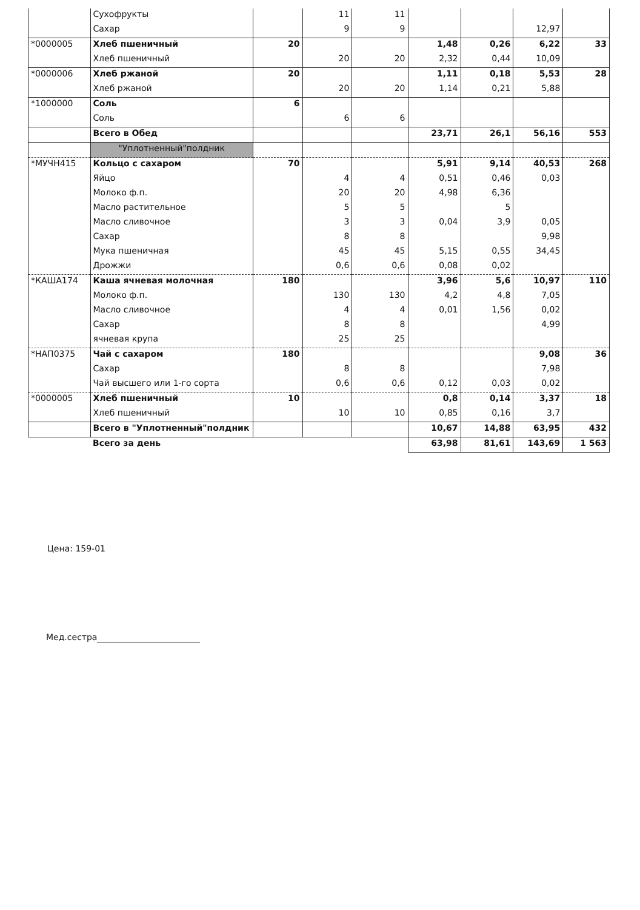| | Сухофрукты | | 11 | 11 | | | | |
| | Сахар | | 9 | 9 | | | 12,97 | |
| *0000005 | Хлеб пшеничный | 20 | | | 1,48 | 0,26 | 6,22 | 33 |
| | Хлеб пшеничный | | 20 | 20 | 2,32 | 0,44 | 10,09 | |
| *0000006 | Хлеб ржаной | 20 | | | 1,11 | 0,18 | 5,53 | 28 |
| | Хлеб ржаной | | 20 | 20 | 1,14 | 0,21 | 5,88 | |
| *1000000 | Соль | 6 | | | | | | |
| | Соль | | 6 | 6 | | | | |
| | Всего в Обед | | | | 23,71 | 26,1 | 56,16 | 553 |
| | "Уплотненный"полдник | | | | | | | |
| *МУЧН415 | Кольцо с сахаром | 70 | | | 5,91 | 9,14 | 40,53 | 268 |
| | Яйцо | | 4 | 4 | 0,51 | 0,46 | 0,03 | |
| | Молоко ф.п. | | 20 | 20 | 4,98 | 6,36 | | |
| | Масло растительное | | 5 | 5 | | 5 | | |
| | Масло сливочное | | 3 | 3 | 0,04 | 3,9 | 0,05 | |
| | Сахар | | 8 | 8 | | | 9,98 | |
| | Мука пшеничная | | 45 | 45 | 5,15 | 0,55 | 34,45 | |
| | Дрожжи | | 0,6 | 0,6 | 0,08 | 0,02 | | |
| *КАША174 | Каша ячневая молочная | 180 | | | 3,96 | 5,6 | 10,97 | 110 |
| | Молоко ф.п. | | 130 | 130 | 4,2 | 4,8 | 7,05 | |
| | Масло сливочное | | 4 | 4 | 0,01 | 1,56 | 0,02 | |
| | Сахар | | 8 | 8 | | | 4,99 | |
| | ячневая крупа | | 25 | 25 | | | | |
| *НАП0375 | Чай с сахаром | 180 | | | | | 9,08 | 36 |
| | Сахар | | 8 | 8 | | | 7,98 | |
| | Чай высшего или 1-го сорта | | 0,6 | 0,6 | 0,12 | 0,03 | 0,02 | |
| *0000005 | Хлеб пшеничный | 10 | | | 0,8 | 0,14 | 3,37 | 18 |
| | Хлеб пшеничный | | 10 | 10 | 0,85 | 0,16 | 3,7 | |
| | Всего в "Уплотненный"полдник | | | | 10,67 | 14,88 | 63,95 | 432 |
| | Всего за день | | | | 63,98 | 81,61 | 143,69 | 1 563 |
Цена: 159-01
Мед.сестра